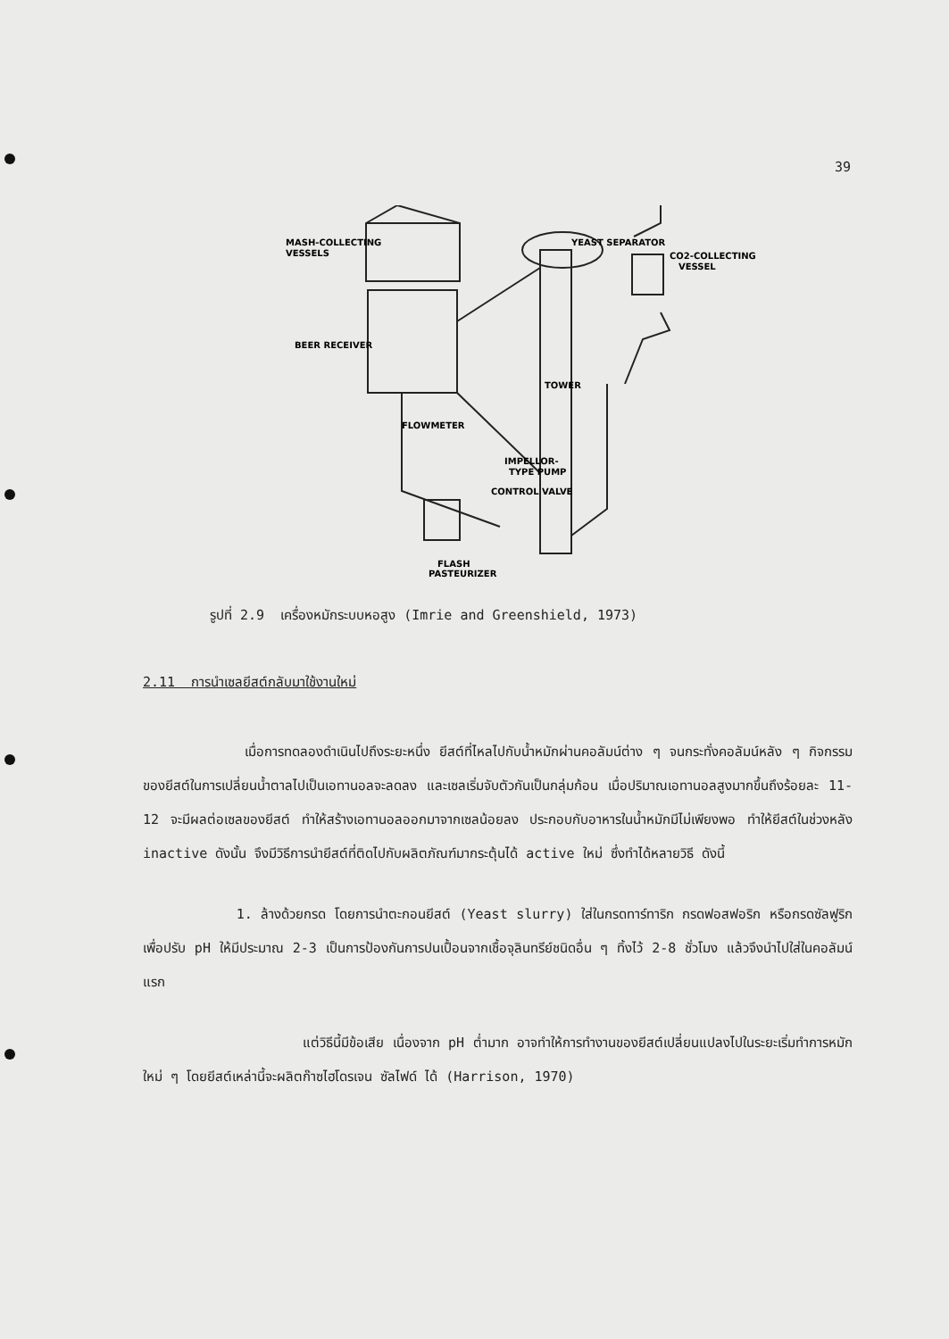39
MASH-COLLECTING
VESSELS
YEAST SEPARATOR
CO2-COLLECTING
VESSEL
BEER RECEIVER
TOWER
FLOWMETER
IMPELLOR-
TYPE PUMP
CONTROL VALVE
FLASH
PASTEURIZER
รูปที่ 2.9 เครื่องหมักระบบหอสูง (Imrie and Greenshield, 1973)
2.11 การนำเซลยีสต์กลับมาใช้งานใหม่
เมื่อการทดลองดำเนินไปถึงระยะหนึ่ง ยีสต์ที่ไหลไปกับน้ำหมักผ่านคอลัมน์ต่าง ๆ จนกระทั่งคอลัมน์หลัง ๆ กิจกรรมของยีสต์ในการเปลี่ยนน้ำตาลไปเป็นเอทานอลจะลดลง และเซลเริ่มจับตัวกันเป็นกลุ่มก้อน เมื่อปริมาณเอทานอลสูงมากขึ้นถึงร้อยละ 11-12 จะมีผลต่อเซลของยีสต์ ทำให้สร้างเอทานอลออกมาจากเซลน้อยลง ประกอบกับอาหารในน้ำหมักมีไม่เพียงพอ ทำให้ยีสต์ในช่วงหลัง inactive ดังนั้น จึงมีวิธีการนำยีสต์ที่ติดไปกับผลิตภัณฑ์มากระตุ้นได้ active ใหม่ ซึ่งทำได้หลายวิธี ดังนี้
1. ล้างด้วยกรด โดยการนำตะกอนยีสต์ (Yeast slurry) ใส่ในกรดทาร์ทาริก กรดฟอสฟอริก หรือกรดซัลฟูริก เพื่อปรับ pH ให้มีประมาณ 2-3 เป็นการป้องกันการปนเปื้อนจากเชื้อจุลินทรีย์ชนิดอื่น ๆ ทิ้งไว้ 2-8 ชั่วโมง แล้วจึงนำไปใส่ในคอลัมน์แรก
แต่วิธีนี้มีข้อเสีย เนื่องจาก pH ต่ำมาก อาจทำให้การทำงานของยีสต์เปลี่ยนแปลงไปในระยะเริ่มทำการหมักใหม่ ๆ โดยยีสต์เหล่านี้จะผลิตก๊าซไฮโดรเจน ซัลไฟด์ ได้ (Harrison, 1970)